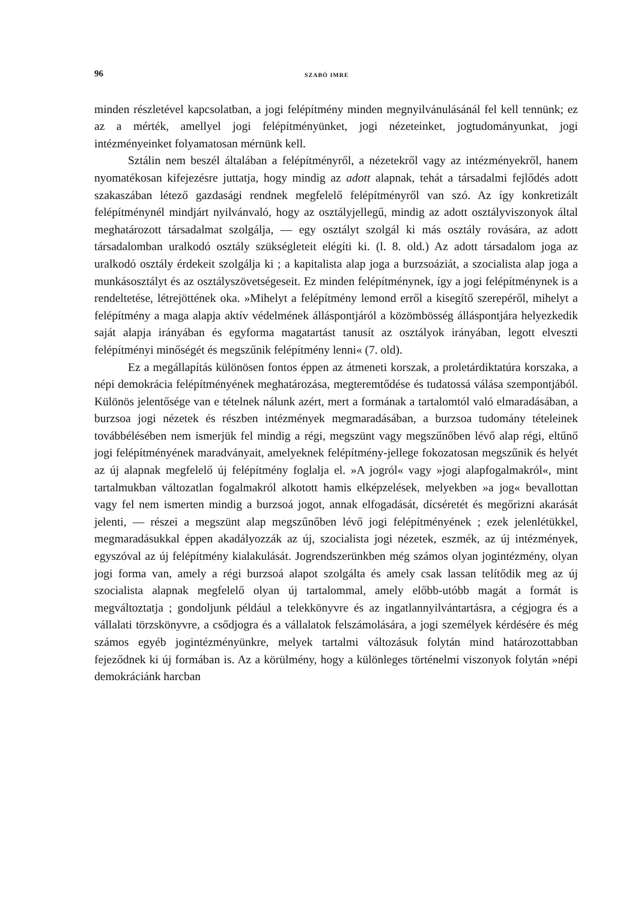96 SZABÓ IMRE
minden részletével kapcsolatban, a jogi felépítmény minden megnyilvánulásánál fel kell tennünk; ez az a mérték, amellyel jogi felépítményünket, jogi nézeteinket, jogtudományunkat, jogi intézményeinket folyamatosan mérnünk kell.
Sztálin nem beszél általában a felépítményről, a nézetekről vagy az intézményekről, hanem nyomatékosan kifejezésre juttatja, hogy mindig az adott alapnak, tehát a társadalmi fejlődés adott szakaszában létező gazdasági rendnek megfelelő felépítményről van szó. Az így konkretizált felépítménynél mindjárt nyilvánvaló, hogy az osztályjellegű, mindig az adott osztályviszonyok által meghatározott társadalmat szolgálja, — egy osztályt szolgál ki más osztály rovására, az adott társadalomban uralkodó osztály szükségleteit elégíti ki. (l. 8. old.) Az adott társadalom joga az uralkodó osztály érdekeit szolgálja ki ; a kapitalista alap joga a burzsoáziát, a szocialista alap joga a munkásosztályt és az osztályszövetségeseit. Ez minden felépítménynek, így a jogi felépítménynek is a rendeltetése, létrejöttének oka. »Mihelyt a felépítmény lemond erről a kisegítő szerepéről, mihelyt a felépítmény a maga alapja aktív védelmének álláspontjáról a közömbösség álláspontjára helyezkedik saját alapja irányában és egyforma magatartást tanusít az osztályok irányában, legott elveszti felépítményi minőségét és megszűnik felépítmény lenni« (7. old).
Ez a megállapítás különösen fontos éppen az átmeneti korszak, a proletárdiktatúra korszaka, a népi demokrácia felépítményének meghatározása, megteremtődése és tudatossá válása szempontjából. Különös jelentősége van e tételnek nálunk azért, mert a formának a tartalomtól való elmaradásában, a burzsoa jogi nézetek és részben intézmények megmaradásában, a burzsoa tudomány tételeinek továbbélésében nem ismerjük fel mindig a régi, megszünt vagy megszűnőben lévő alap régi, eltűnő jogi felépítményének maradványait, amelyeknek felépítmény-jellege fokozatosan megszűnik és helyét az új alapnak megfelelő új felépítmény foglalja el. »A jogról« vagy »jogi alapfogalmakról«, mint tartalmukban változatlan fogalmakról alkotott hamis elképzelések, melyekben »a jog« bevallottan vagy fel nem ismerten mindig a burzsoá jogot, annak elfogadását, dícséretét és megőrizni akarását jelenti, — részei a megszünt alap megszűnőben lévő jogi felépítményének ; ezek jelenlétükkel, megmaradásukkal éppen akadályozzák az új, szocialista jogi nézetek, eszmék, az új intézmények, egyszóval az új felépítmény kialakulását. Jogrendszerünkben még számos olyan jogintézmény, olyan jogi forma van, amely a régi burzsoá alapot szolgálta és amely csak lassan telítődik meg az új szocialista alapnak megfelelő olyan új tartalommal, amely előbb-utóbb magát a formát is megváltoztatja ; gondoljunk például a telekkönyvre és az ingatlannyilvántartásra, a cégjogra és a vállalati törzskönyvre, a csődjogra és a vállalatok felszámolására, a jogi személyek kérdésére és még számos egyéb jogintézményünkre, melyek tartalmi változásuk folytán mind határozottabban fejeződnek ki új formában is. Az a körülmény, hogy a különleges történelmi viszonyok folytán »népi demokráciánk harcban